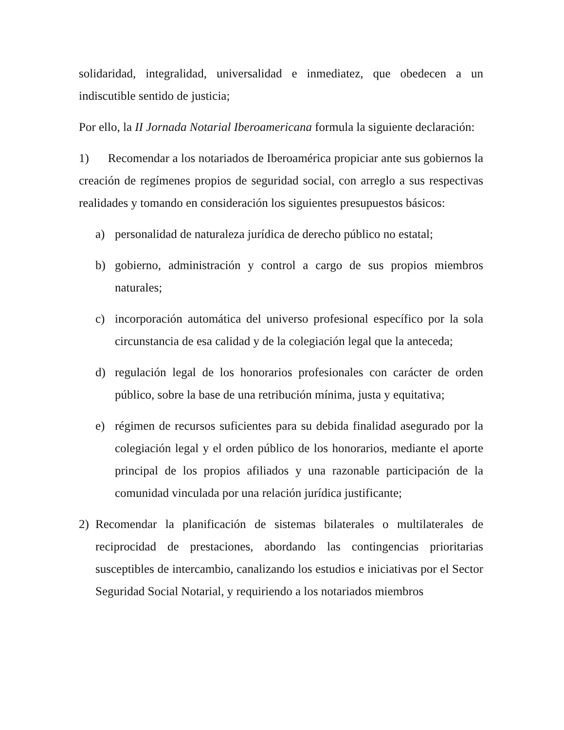solidaridad, integralidad, universalidad e inmediatez, que obedecen a un indiscutible sentido de justicia;
Por ello, la II Jornada Notarial Iberoamericana formula la siguiente declaración:
1) Recomendar a los notariados de Iberoamérica propiciar ante sus gobiernos la creación de regímenes propios de seguridad social, con arreglo a sus respectivas realidades y tomando en consideración los siguientes presupuestos básicos:
a) personalidad de naturaleza jurídica de derecho público no estatal;
b) gobierno, administración y control a cargo de sus propios miembros naturales;
c) incorporación automática del universo profesional específico por la sola circunstancia de esa calidad y de la colegiación legal que la anteceda;
d) regulación legal de los honorarios profesionales con carácter de orden público, sobre la base de una retribución mínima, justa y equitativa;
e) régimen de recursos suficientes para su debida finalidad asegurado por la colegiación legal y el orden público de los honorarios, mediante el aporte principal de los propios afiliados y una razonable participación de la comunidad vinculada por una relación jurídica justificante;
2) Recomendar la planificación de sistemas bilaterales o multilaterales de reciprocidad de prestaciones, abordando las contingencias prioritarias susceptibles de intercambio, canalizando los estudios e iniciativas por el Sector Seguridad Social Notarial, y requiriendo a los notariados miembros